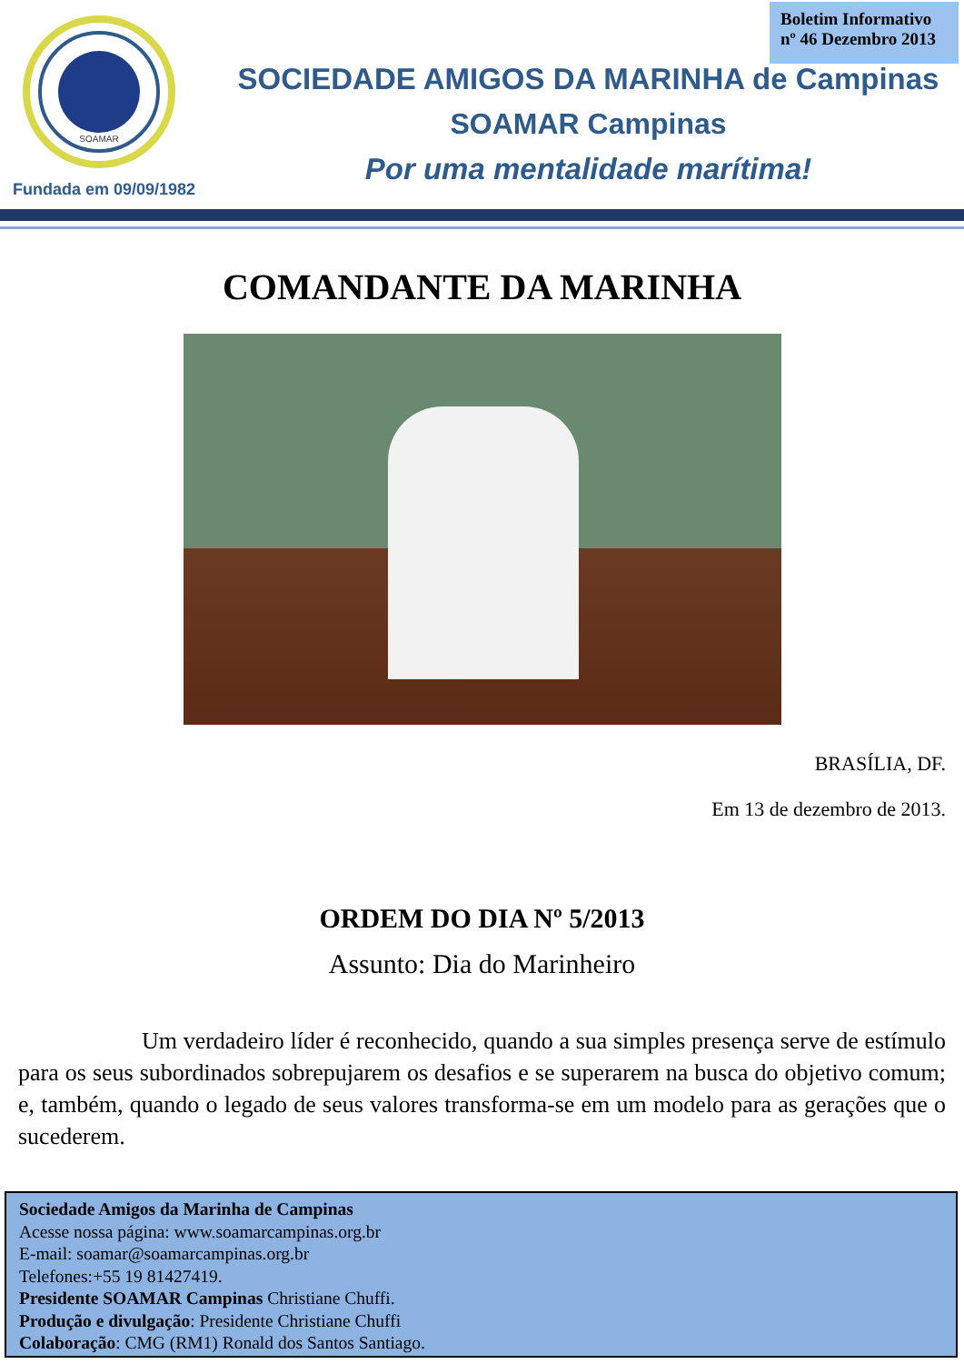Boletim Informativo
nº 46 Dezembro 2013
SOAMAR
Fundada em 09/09/1982
SOCIEDADE AMIGOS DA MARINHA de Campinas
SOAMAR Campinas
Por uma mentalidade marítima!
COMANDANTE DA MARINHA
BRASÍLIA, DF.
Em 13 de dezembro de 2013.
ORDEM DO DIA Nº 5/2013
Assunto: Dia do Marinheiro
Um verdadeiro líder é reconhecido, quando a sua simples presença serve de estímulo para os seus subordinados sobrepujarem os desafios e se superarem na busca do objetivo comum; e, também, quando o legado de seus valores transforma-se em um modelo para as gerações que o sucederem.
Sociedade Amigos da Marinha de Campinas
Acesse nossa página: www.soamarcampinas.org.br
E-mail: soamar@soamarcampinas.org.br
Telefones:+55 19 81427419.
Presidente SOAMAR Campinas Christiane Chuffi.
Produção e divulgação: Presidente Christiane Chuffi
Colaboração: CMG (RM1) Ronald dos Santos Santiago.